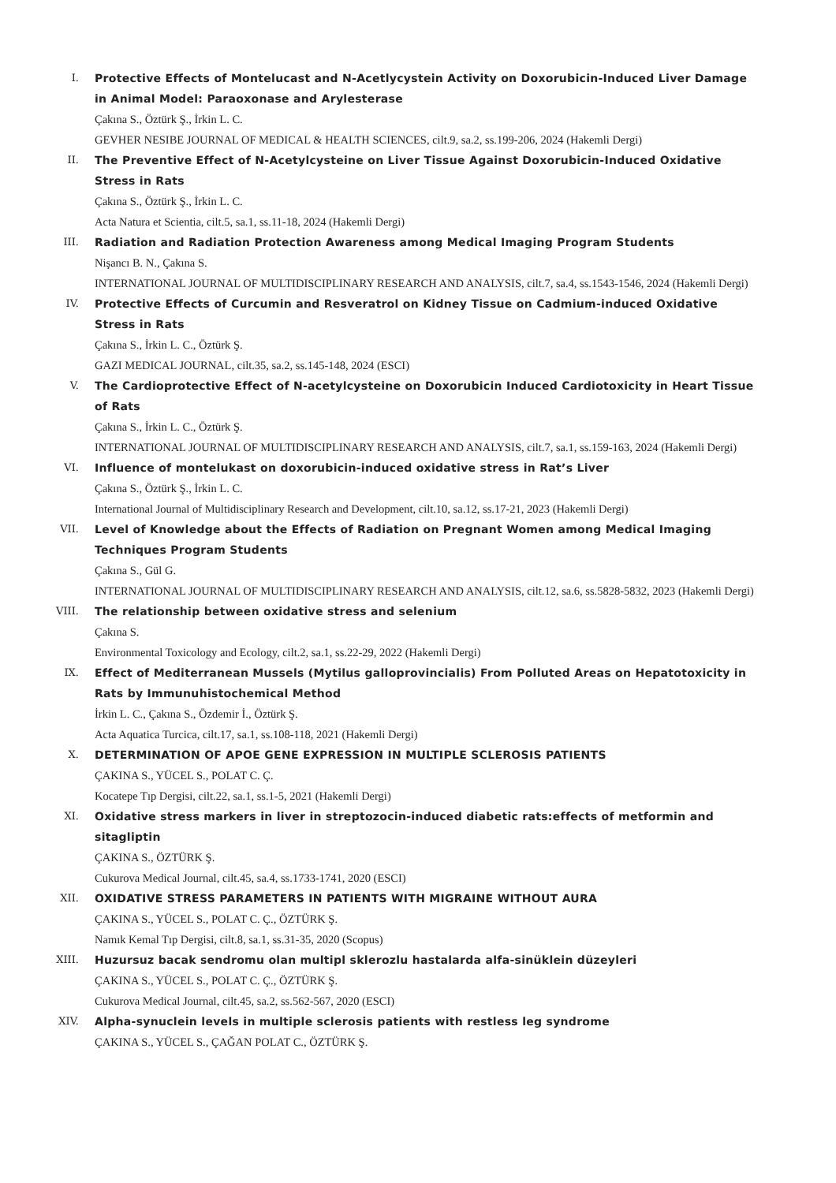I. Protective Effects of Montelucast and N-Acetlycystein Activity on Doxorubicin-Induced Liver Damage in Animal Model: Paraoxonase and Arylesterase
Çakına S., Öztürk Ş., İrkin L. C.
GEVHER NESIBE JOURNAL OF MEDICAL & HEALTH SCIENCES, cilt.9, sa.2, ss.199-206, 2024 (Hakemli Dergi)
II. The Preventive Effect of N-Acetylcysteine on Liver Tissue Against Doxorubicin-Induced Oxidative Stress in Rats
Çakına S., Öztürk Ş., İrkin L. C.
Acta Natura et Scientia, cilt.5, sa.1, ss.11-18, 2024 (Hakemli Dergi)
III. Radiation and Radiation Protection Awareness among Medical Imaging Program Students
Nişancı B. N., Çakına S.
INTERNATIONAL JOURNAL OF MULTIDISCIPLINARY RESEARCH AND ANALYSIS, cilt.7, sa.4, ss.1543-1546, 2024 (Hakemli Dergi)
IV. Protective Effects of Curcumin and Resveratrol on Kidney Tissue on Cadmium-induced Oxidative Stress in Rats
Çakına S., İrkin L. C., Öztürk Ş.
GAZI MEDICAL JOURNAL, cilt.35, sa.2, ss.145-148, 2024 (ESCI)
V. The Cardioprotective Effect of N-acetylcysteine on Doxorubicin Induced Cardiotoxicity in Heart Tissue of Rats
Çakına S., İrkin L. C., Öztürk Ş.
INTERNATIONAL JOURNAL OF MULTIDISCIPLINARY RESEARCH AND ANALYSIS, cilt.7, sa.1, ss.159-163, 2024 (Hakemli Dergi)
VI. Influence of montelukast on doxorubicin-induced oxidative stress in Rat’s Liver
Çakına S., Öztürk Ş., İrkin L. C.
International Journal of Multidisciplinary Research and Development, cilt.10, sa.12, ss.17-21, 2023 (Hakemli Dergi)
VII. Level of Knowledge about the Effects of Radiation on Pregnant Women among Medical Imaging Techniques Program Students
Çakına S., Gül G.
INTERNATIONAL JOURNAL OF MULTIDISCIPLINARY RESEARCH AND ANALYSIS, cilt.12, sa.6, ss.5828-5832, 2023 (Hakemli Dergi)
VIII. The relationship between oxidative stress and selenium
Çakına S.
Environmental Toxicology and Ecology, cilt.2, sa.1, ss.22-29, 2022 (Hakemli Dergi)
IX. Effect of Mediterranean Mussels (Mytilus galloprovincialis) From Polluted Areas on Hepatotoxicity in Rats by Immunuhistochemical Method
İrkin L. C., Çakına S., Özdemir İ., Öztürk Ş.
Acta Aquatica Turcica, cilt.17, sa.1, ss.108-118, 2021 (Hakemli Dergi)
X. DETERMINATION OF APOE GENE EXPRESSION IN MULTIPLE SCLEROSIS PATIENTS
ÇAKINA S., YÜCEL S., POLAT C. Ç.
Kocatepe Tıp Dergisi, cilt.22, sa.1, ss.1-5, 2021 (Hakemli Dergi)
XI. Oxidative stress markers in liver in streptozocin-induced diabetic rats:effects of metformin and sitagliptin
ÇAKINA S., ÖZTÜRK Ş.
Cukurova Medical Journal, cilt.45, sa.4, ss.1733-1741, 2020 (ESCI)
XII. OXIDATIVE STRESS PARAMETERS IN PATIENTS WITH MIGRAINE WITHOUT AURA
ÇAKINA S., YÜCEL S., POLAT C. Ç., ÖZTÜRK Ş.
Namık Kemal Tıp Dergisi, cilt.8, sa.1, ss.31-35, 2020 (Scopus)
XIII. Huzursuz bacak sendromu olan multipl sklerozlu hastalarda alfa-sinüklein düzeyleri
ÇAKINA S., YÜCEL S., POLAT C. Ç., ÖZTÜRK Ş.
Cukurova Medical Journal, cilt.45, sa.2, ss.562-567, 2020 (ESCI)
XIV. Alpha-synuclein levels in multiple sclerosis patients with restless leg syndrome
ÇAKINA S., YÜCEL S., ÇAĞAN POLAT C., ÖZTÜRK Ş.